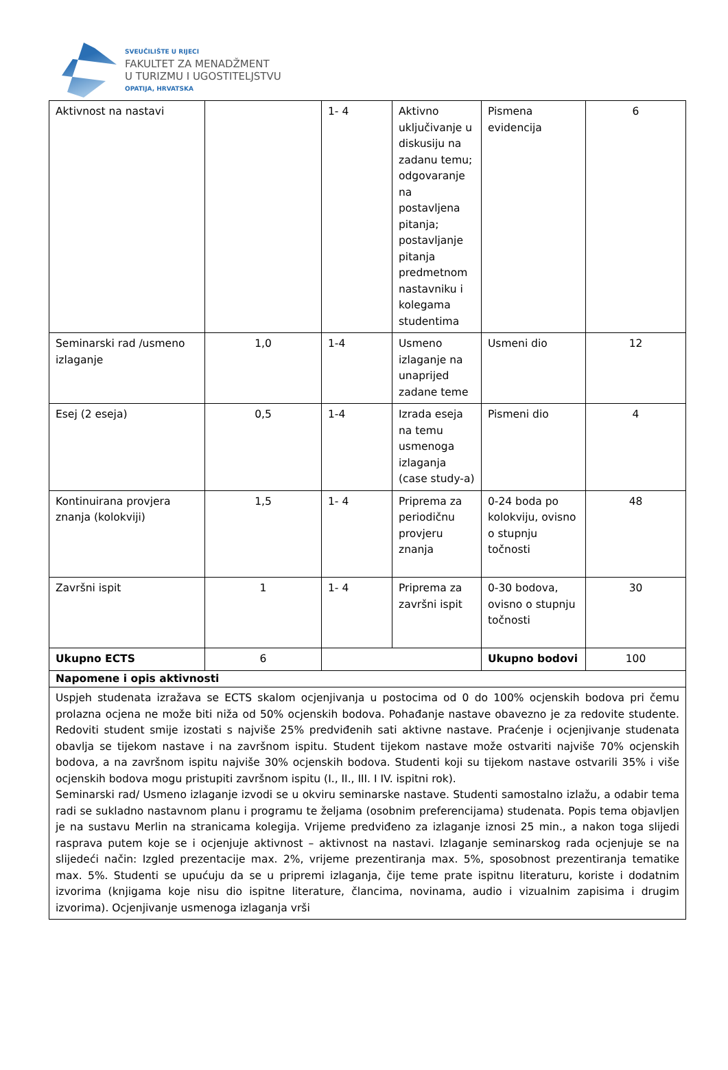SVEUČILIŠTE U RIJECI
FAKULTET ZA MENADŽMENT
U TURIZMU I UGOSTITELJSTVU
OPATIJA, HRVATSKA
| Aktivnost na nastavi | | 1- 4 | Aktivno uključivanje u diskusiju na zadanu temu; odgovaranje na postavljena pitanja; postavljanje pitanja predmetnom nastavniku i kolegama studentima | Pismena evidencija | 6 |
| Seminarski rad /usmeno izlaganje | 1,0 | 1-4 | Usmeno izlaganje na unaprijed zadane teme | Usmeni dio | 12 |
| Esej (2 eseja) | 0,5 | 1-4 | Izrada eseja na temu usmenoga izlaganja (case study-a) | Pismeni dio | 4 |
| Kontinuirana provjera znanja (kolokviji) | 1,5 | 1- 4 | Priprema za periodičnu provjeru znanja | 0-24 boda po kolokviju, ovisno o stupnju točnosti | 48 |
| Završni ispit | 1 | 1- 4 | Priprema za završni ispit | 0-30 bodova, ovisno o stupnju točnosti | 30 |
| Ukupno ECTS | 6 | | | Ukupno bodovi | 100 |
| Napomene i opis aktivnosti | | | | | |
| Uspjeh studenata izražava se ECTS skalom ocjenjivanja u postocima od 0 do 100% ocjenskih bodova pri čemu prolazna ocjena ne može biti niža od 50% ocjenskih bodova. Pohađanje nastave obavezno je za redovite studente. Redoviti student smije izostati s najviše 25% predviđenih sati aktivne nastave. Praćenje i ocjenjivanje studenata obavlja se tijekom nastave i na završnom ispitu. Student tijekom nastave može ostvariti najviše 70% ocjenskih bodova, a na završnom ispitu najviše 30% ocjenskih bodova. Studenti koji su tijekom nastave ostvarili 35% i više ocjenskih bodova mogu pristupiti završnom ispitu (I., II., III. I IV. ispitni rok). Seminarski rad/ Usmeno izlaganje izvodi se u okviru seminarske nastave. Studenti samostalno izlažu, a odabir tema radi se sukladno nastavnom planu i programu te željama (osobnim preferencijama) studenata. Popis tema objavljen je na sustavu Merlin na stranicama kolegija. Vrijeme predviđeno za izlaganje iznosi 25 min., a nakon toga slijedi rasprava putem koje se i ocjenjuje aktivnost – aktivnost na nastavi. Izlaganje seminarskog rada ocjenjuje se na slijedeći način: Izgled prezentacije max. 2%, vrijeme prezentiranja max. 5%, sposobnost prezentiranja tematike max. 5%. Studenti se upućuju da se u pripremi izlaganja, čije teme prate ispitnu literaturu, koriste i dodatnim izvorima (knjigama koje nisu dio ispitne literature, člancima, novinama, audio i vizualnim zapisima i drugim izvorima). Ocjenjivanje usmenoga izlaganja vrši | | | | | |